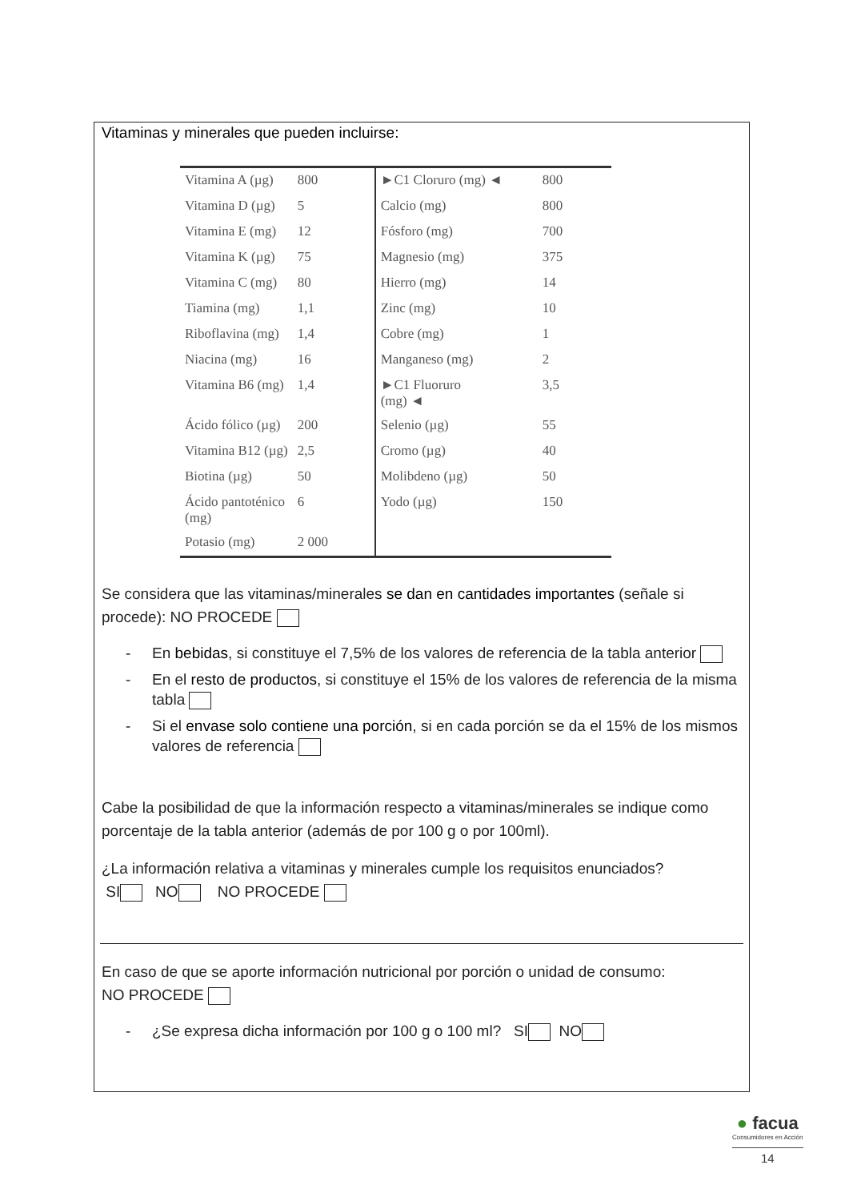Vitaminas y minerales que pueden incluirse:
| Vitamina A (µg) | 800 | ►C1 Cloruro (mg) ◄ | 800 |
| Vitamina D (µg) | 5 | Calcio (mg) | 800 |
| Vitamina E (mg) | 12 | Fósforo (mg) | 700 |
| Vitamina K (µg) | 75 | Magnesio (mg) | 375 |
| Vitamina C (mg) | 80 | Hierro (mg) | 14 |
| Tiamina (mg) | 1,1 | Zinc (mg) | 10 |
| Riboflavina (mg) | 1,4 | Cobre (mg) | 1 |
| Niacina (mg) | 16 | Manganeso (mg) | 2 |
| Vitamina B6 (mg) | 1,4 | ►C1 Fluoruro (mg) ◄ | 3,5 |
| Ácido fólico (µg) | 200 | Selenio (µg) | 55 |
| Vitamina B12 (µg) | 2,5 | Cromo (µg) | 40 |
| Biotina (µg) | 50 | Molibdeno (µg) | 50 |
| Ácido pantoténico (mg) | 6 | Yodo (µg) | 150 |
| Potasio (mg) | 2 000 | | |
Se considera que las vitaminas/minerales se dan en cantidades importantes (señale si procede): NO PROCEDE
- En bebidas, si constituye el 7,5% de los valores de referencia de la tabla anterior
- En el resto de productos, si constituye el 15% de los valores de referencia de la misma tabla
- Si el envase solo contiene una porción, si en cada porción se da el 15% de los mismos valores de referencia
Cabe la posibilidad de que la información respecto a vitaminas/minerales se indique como porcentaje de la tabla anterior (además de por 100 g o por 100ml).
¿La información relativa a vitaminas y minerales cumple los requisitos enunciados?
SI NO NO PROCEDE
En caso de que se aporte información nutricional por porción o unidad de consumo:
NO PROCEDE
- ¿Se expresa dicha información por 100 g o 100 ml? SI NO
● facua
Consumidores en Acción
14